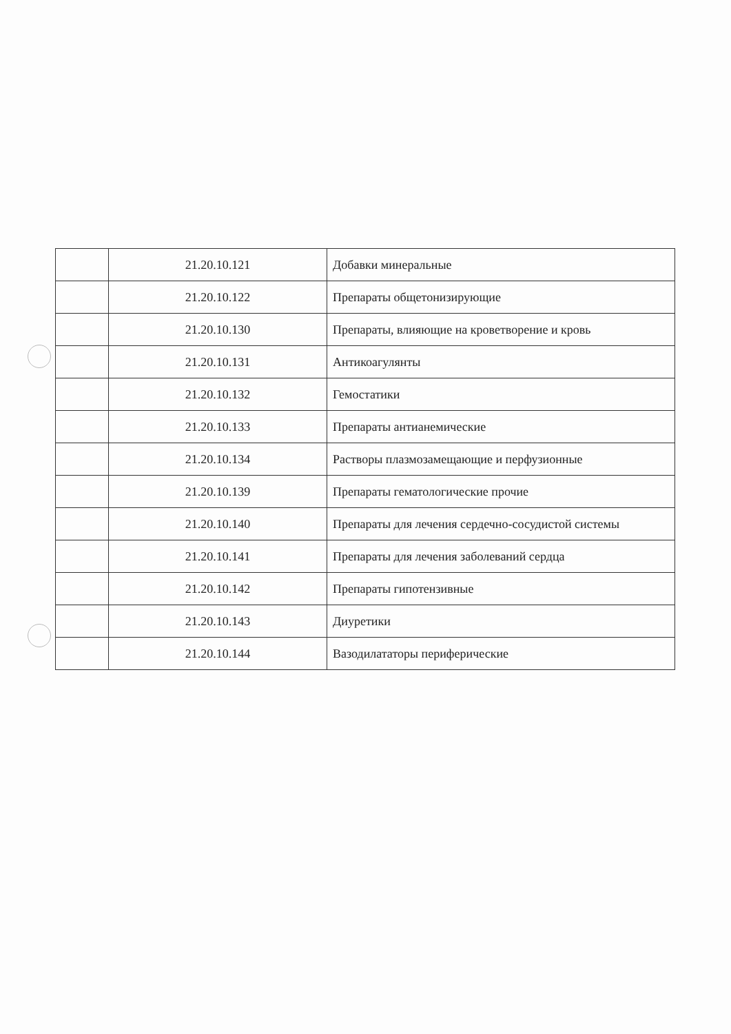| | 21.20.10.121 | Добавки минеральные |
| | 21.20.10.122 | Препараты общетонизирующие |
| | 21.20.10.130 | Препараты, влияющие на кроветворение и кровь |
| | 21.20.10.131 | Антикоагулянты |
| | 21.20.10.132 | Гемостатики |
| | 21.20.10.133 | Препараты антианемические |
| | 21.20.10.134 | Растворы плазмозамещающие и перфузионные |
| | 21.20.10.139 | Препараты гематологические прочие |
| | 21.20.10.140 | Препараты для лечения сердечно-сосудистой системы |
| | 21.20.10.141 | Препараты для лечения заболеваний сердца |
| | 21.20.10.142 | Препараты гипотензивные |
| | 21.20.10.143 | Диуретики |
| | 21.20.10.144 | Вазодилататоры периферические |